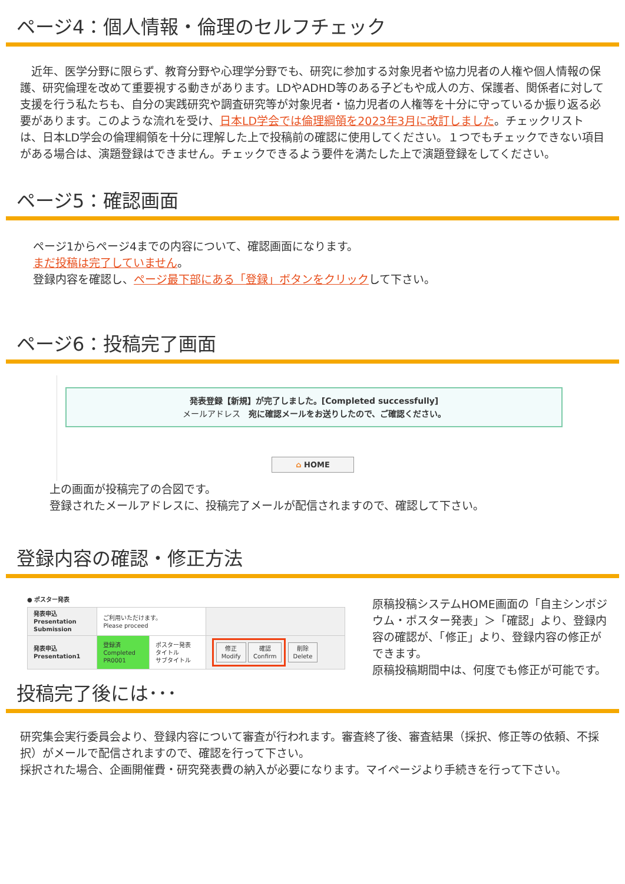ページ4：個人情報・倫理のセルフチェック
　近年、医学分野に限らず、教育分野や心理学分野でも、研究に参加する対象児者や協力児者の人権や個人情報の保護、研究倫理を改めて重要視する動きがあります。LDやADHD等のある子どもや成人の方、保護者、関係者に対して支援を行う私たちも、自分の実践研究や調査研究等が対象児者・協力児者の人権等を十分に守っているか振り返る必要があります。このような流れを受け、日本LD学会では倫理綱領を2023年3月に改訂しました。チェックリストは、日本LD学会の倫理綱領を十分に理解した上で投稿前の確認に使用してください。１つでもチェックできない項目がある場合は、演題登録はできません。チェックできるよう要件を満たした上で演題登録をしてください。
ページ5：確認画面
ページ1からページ4までの内容について、確認画面になります。
まだ投稿は完了していません。
登録内容を確認し、ページ最下部にある「登録」ボタンをクリックして下さい。
ページ6：投稿完了画面
発表登録【新規】が完了しました。[Completed successfully]
メールアドレス　宛に確認メールをお送りしたので、ご確認ください。
⌂ HOME
上の画面が投稿完了の合図です。
登録されたメールアドレスに、投稿完了メールが配信されますので、確認して下さい。
登録内容の確認・修正方法
● ポスター発表
| 発表申込 Presentation Submission | ご利用いただけます。 Please proceed | | |
| 発表申込 Presentation1 | 登録済 Completed PR0001 | ポスター発表 タイトル サブタイトル | 修正 Modify 確認 Confirm 削除 Delete |
原稿投稿システムHOME画面の「自主シンポジウム・ポスター発表」＞「確認」より、登録内容の確認が、「修正」より、登録内容の修正ができます。
原稿投稿期間中は、何度でも修正が可能です。
投稿完了後には･･･
研究集会実行委員会より、登録内容について審査が行われます。審査終了後、審査結果（採択、修正等の依頼、不採択）がメールで配信されますので、確認を行って下さい。
採択された場合、企画開催費・研究発表費の納入が必要になります。マイページより手続きを行って下さい。